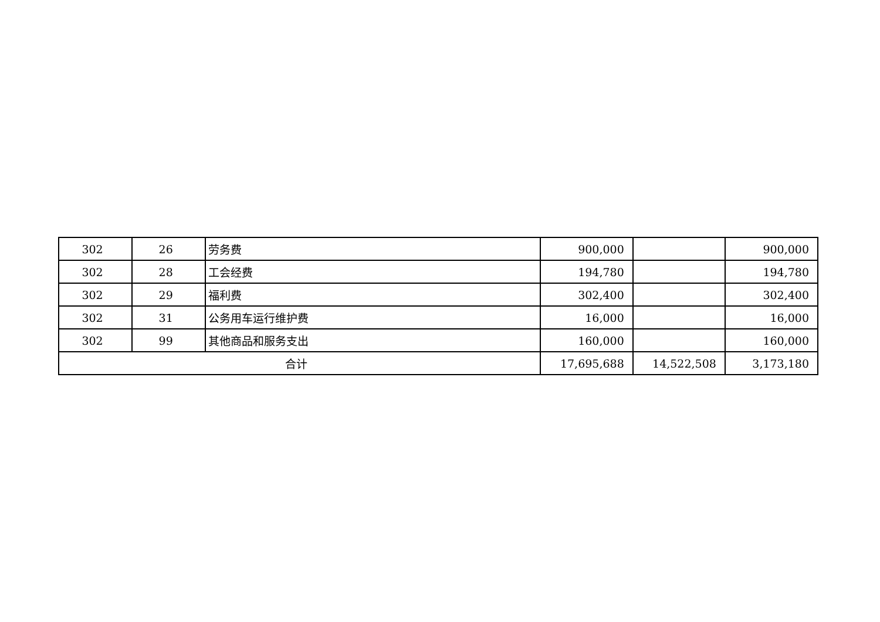| 302 | 26 | 劳务费 | 900,000 | | 900,000 |
| 302 | 28 | 工会经费 | 194,780 | | 194,780 |
| 302 | 29 | 福利费 | 302,400 | | 302,400 |
| 302 | 31 | 公务用车运行维护费 | 16,000 | | 16,000 |
| 302 | 99 | 其他商品和服务支出 | 160,000 | | 160,000 |
| 合计 | | | 17,695,688 | 14,522,508 | 3,173,180 |